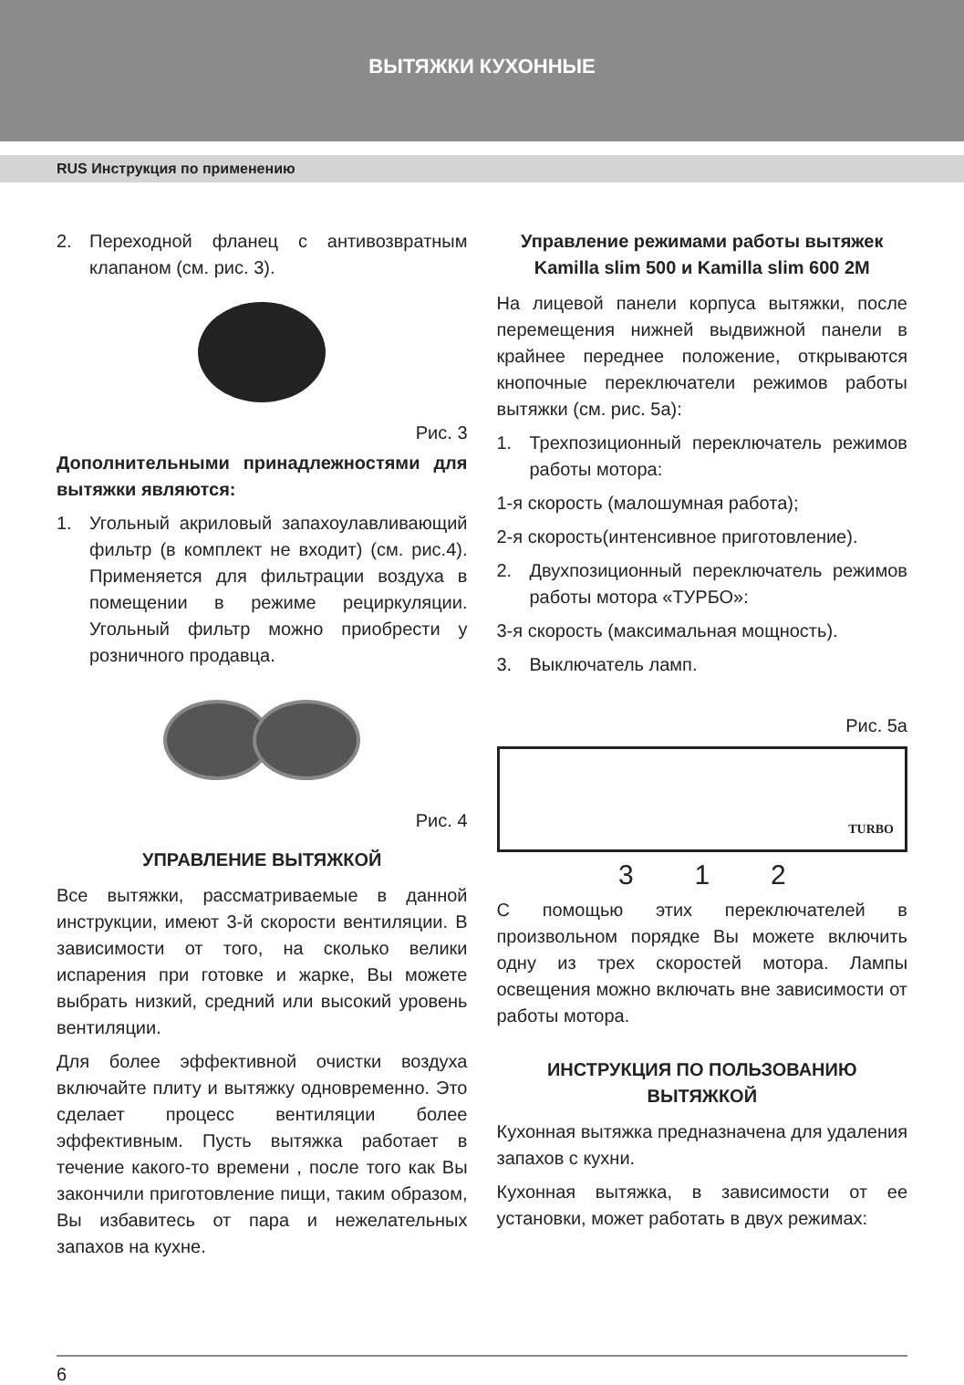ВЫТЯЖКИ КУХОННЫЕ
RUS Инструкция по применению
2. Переходной фланец с антивозвратным клапаном (см. рис. 3).
Рис. 3
Дополнительными принадлежностями для вытяжки являются:
1. Угольный акриловый запахоулавливающий фильтр (в комплект не входит) (см. рис.4). Применяется для фильтрации воздуха в помещении в режиме рециркуляции. Угольный фильтр можно приобрести у розничного продавца.
Рис. 4
УПРАВЛЕНИЕ ВЫТЯЖКОЙ
Все вытяжки, рассматриваемые в данной инструкции, имеют 3-й скорости вентиляции. В зависимости от того, на сколько велики испарения при готовке и жарке, Вы можете выбрать низкий, средний или высокий уровень вентиляции.
Для более эффективной очистки воздуха включайте плиту и вытяжку одновременно. Это сделает процесс вентиляции более эффективным. Пусть вытяжка работает в течение какого-то времени , после того как Вы закончили приготовление пищи, таким образом, Вы избавитесь от пара и нежелательных запахов на кухне.
Управление режимами работы вытяжек Kamilla slim 500 и Kamilla slim 600 2M
На лицевой панели корпуса вытяжки, после перемещения нижней выдвижной панели в крайнее переднее положение, открываются кнопочные переключатели режимов работы вытяжки (см. рис. 5а):
1. Трехпозиционный переключатель режимов работы мотора:
1-я скорость (малошумная работа);
2-я скорость(интенсивное приготовление).
2. Двухпозиционный переключатель режимов работы мотора «ТУРБО»:
3-я скорость (максимальная мощность).
3. Выключатель ламп.
Рис. 5а
TURBO
3 1 2
С помощью этих переключателей в произвольном порядке Вы можете включить одну из трех скоростей мотора. Лампы освещения можно включать вне зависимости от работы мотора.
ИНСТРУКЦИЯ ПО ПОЛЬЗОВАНИЮ ВЫТЯЖКОЙ
Кухонная вытяжка предназначена для удаления запахов с кухни.
Кухонная вытяжка, в зависимости от ее установки, может работать в двух режимах:
6